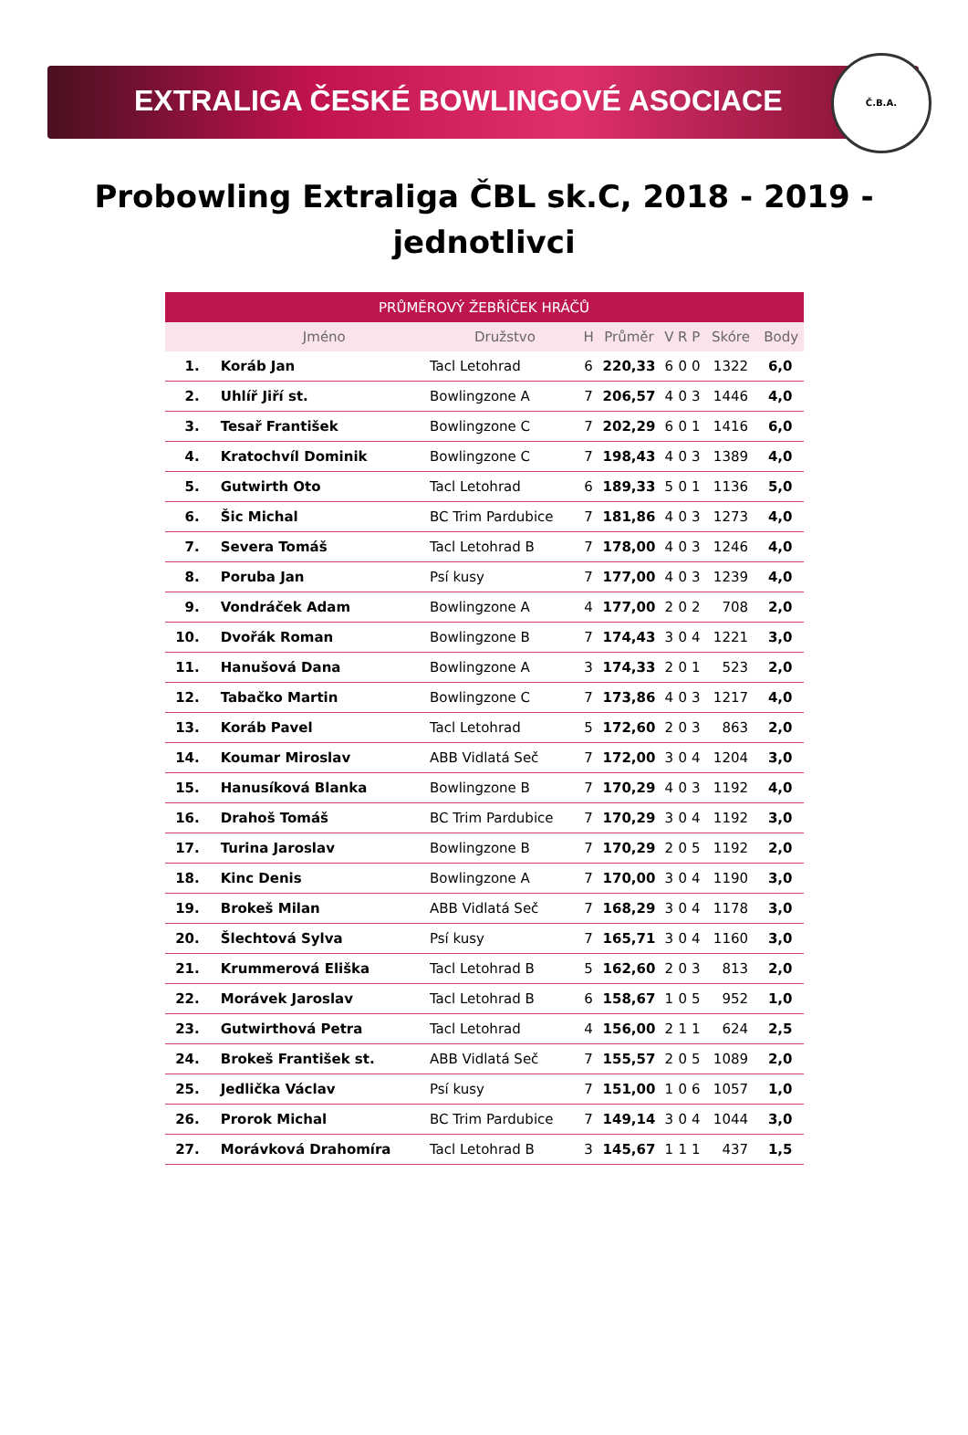EXTRALIGA ČESKÉ BOWLINGOVÉ ASOCIACE
Č.B.A.
Probowling Extraliga ČBL sk.C, 2018 - 2019 -
jednotlivci
| PRŮMĚROVÝ ŽEBŘÍČEK HRÁČŮ | | | | | | | | | |
| --- | --- | --- | --- | --- | --- | --- | --- | --- | --- |
| | Jméno | Družstvo | H | Průměr | V | R | P | Skóre | Body |
| 1. | Koráb Jan | Tacl Letohrad | 6 | 220,33 | 6 | 0 | 0 | 1322 | 6,0 |
| 2. | Uhlíř Jiří st. | Bowlingzone A | 7 | 206,57 | 4 | 0 | 3 | 1446 | 4,0 |
| 3. | Tesař František | Bowlingzone C | 7 | 202,29 | 6 | 0 | 1 | 1416 | 6,0 |
| 4. | Kratochvíl Dominik | Bowlingzone C | 7 | 198,43 | 4 | 0 | 3 | 1389 | 4,0 |
| 5. | Gutwirth Oto | Tacl Letohrad | 6 | 189,33 | 5 | 0 | 1 | 1136 | 5,0 |
| 6. | Šic Michal | BC Trim Pardubice | 7 | 181,86 | 4 | 0 | 3 | 1273 | 4,0 |
| 7. | Severa Tomáš | Tacl Letohrad B | 7 | 178,00 | 4 | 0 | 3 | 1246 | 4,0 |
| 8. | Poruba Jan | Psí kusy | 7 | 177,00 | 4 | 0 | 3 | 1239 | 4,0 |
| 9. | Vondráček Adam | Bowlingzone A | 4 | 177,00 | 2 | 0 | 2 | 708 | 2,0 |
| 10. | Dvořák Roman | Bowlingzone B | 7 | 174,43 | 3 | 0 | 4 | 1221 | 3,0 |
| 11. | Hanušová Dana | Bowlingzone A | 3 | 174,33 | 2 | 0 | 1 | 523 | 2,0 |
| 12. | Tabačko Martin | Bowlingzone C | 7 | 173,86 | 4 | 0 | 3 | 1217 | 4,0 |
| 13. | Koráb Pavel | Tacl Letohrad | 5 | 172,60 | 2 | 0 | 3 | 863 | 2,0 |
| 14. | Koumar Miroslav | ABB Vidlatá Seč | 7 | 172,00 | 3 | 0 | 4 | 1204 | 3,0 |
| 15. | Hanusíková Blanka | Bowlingzone B | 7 | 170,29 | 4 | 0 | 3 | 1192 | 4,0 |
| 16. | Drahoš Tomáš | BC Trim Pardubice | 7 | 170,29 | 3 | 0 | 4 | 1192 | 3,0 |
| 17. | Turina Jaroslav | Bowlingzone B | 7 | 170,29 | 2 | 0 | 5 | 1192 | 2,0 |
| 18. | Kinc Denis | Bowlingzone A | 7 | 170,00 | 3 | 0 | 4 | 1190 | 3,0 |
| 19. | Brokeš Milan | ABB Vidlatá Seč | 7 | 168,29 | 3 | 0 | 4 | 1178 | 3,0 |
| 20. | Šlechtová Sylva | Psí kusy | 7 | 165,71 | 3 | 0 | 4 | 1160 | 3,0 |
| 21. | Krummerová Eliška | Tacl Letohrad B | 5 | 162,60 | 2 | 0 | 3 | 813 | 2,0 |
| 22. | Morávek Jaroslav | Tacl Letohrad B | 6 | 158,67 | 1 | 0 | 5 | 952 | 1,0 |
| 23. | Gutwirthová Petra | Tacl Letohrad | 4 | 156,00 | 2 | 1 | 1 | 624 | 2,5 |
| 24. | Brokeš František st. | ABB Vidlatá Seč | 7 | 155,57 | 2 | 0 | 5 | 1089 | 2,0 |
| 25. | Jedlička Václav | Psí kusy | 7 | 151,00 | 1 | 0 | 6 | 1057 | 1,0 |
| 26. | Prorok Michal | BC Trim Pardubice | 7 | 149,14 | 3 | 0 | 4 | 1044 | 3,0 |
| 27. | Morávková Drahomíra | Tacl Letohrad B | 3 | 145,67 | 1 | 1 | 1 | 437 | 1,5 |